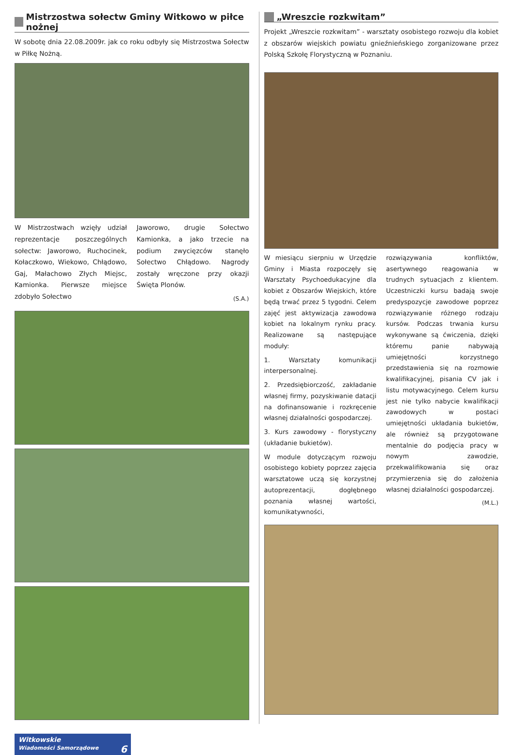Mistrzostwa sołectw Gminy Witkowo w piłce nożnej
W sobotę dnia 22.08.2009r. jak co roku odbyły się Mistrzostwa Sołectw w Piłkę Nożną.
W Mistrzostwach wzięły udział reprezentacje poszczególnych sołectw: Jaworowo, Ruchocinek, Kołaczkowo, Wiekowo, Chłądowo, Gaj, Małachowo Złych Miejsc, Kamionka. Pierwsze miejsce zdobyło Sołectwo
Jaworowo, drugie Sołectwo Kamionka, a jako trzecie na podium zwycięzców stanęło Sołectwo Chłądowo. Nagrody zostały wręczone przy okazji Święta Plonów.
(S.A.)
„Wreszcie rozkwitam”
Projekt „Wreszcie rozkwitam” - warsztaty osobistego rozwoju dla kobiet z obszarów wiejskich powiatu gnieźnieńskiego zorganizowane przez Polską Szkołę Florystyczną w Poznaniu.
W miesiącu sierpniu w Urzędzie Gminy i Miasta rozpoczęły się Warsztaty Psychoedukacyjne dla kobiet z Obszarów Wiejskich, które będą trwać przez 5 tygodni. Celem zajęć jest aktywizacja zawodowa kobiet na lokalnym rynku pracy. Realizowane są następujące moduły:
1. Warsztaty komunikacji interpersonalnej.
2. Przedsiębiorczość, zakładanie własnej firmy, pozyskiwanie datacji na dofinansowanie i rozkręcenie własnej działalności gospodarczej.
3. Kurs zawodowy - florystyczny (układanie bukietów).
W module dotyczącym rozwoju osobistego kobiety poprzez zajęcia warsztatowe uczą się korzystnej autoprezentacji, dogłębnego poznania własnej wartości, komunikatywności,
rozwiązywania konfliktów, asertywnego reagowania w trudnych sytuacjach z klientem. Uczestniczki kursu badają swoje predyspozycje zawodowe poprzez rozwiązywanie różnego rodzaju kursów. Podczas trwania kursu wykonywane są ćwiczenia, dzięki któremu panie nabywają umiejętności korzystnego przedstawienia się na rozmowie kwalifikacyjnej, pisania CV jak i listu motywacyjnego. Celem kursu jest nie tylko nabycie kwalifikacji zawodowych w postaci umiejętności układania bukietów, ale również są przygotowane mentalnie do podjęcia pracy w nowym zawodzie, przekwalifikowania się oraz przymierzenia się do założenia własnej działalności gospodarczej.
(M.L.)
Witkowskie
Wiadomości Samorządowe 6